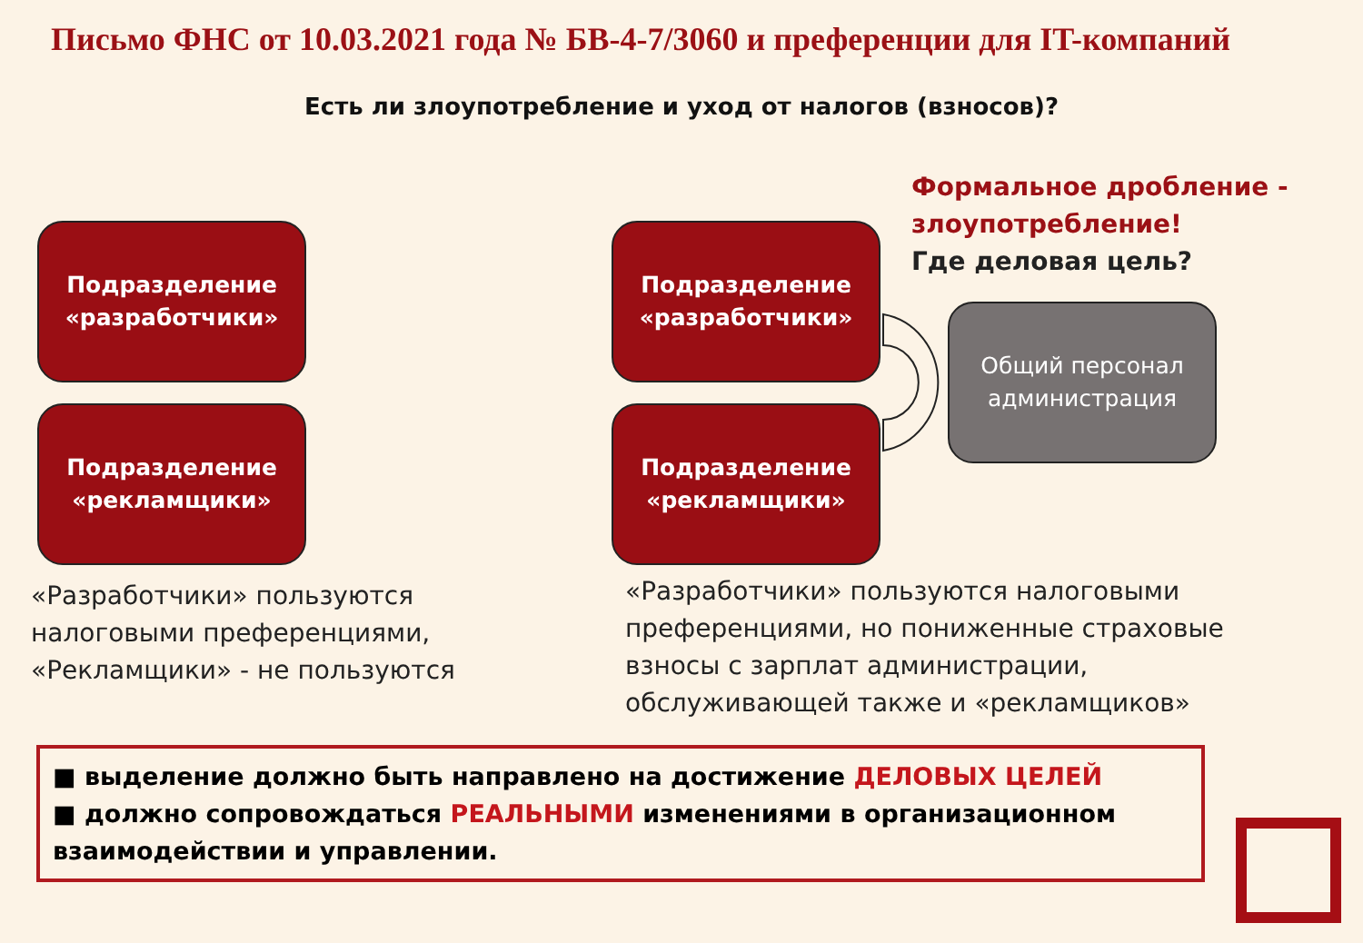Письмо ФНС от 10.03.2021 года № БВ-4-7/3060 и преференции для IT-компаний
Есть ли злоупотребление и уход от налогов (взносов)?
Подразделение
«разработчики»
Подразделение
«рекламщики»
Подразделение
«разработчики»
Подразделение
«рекламщики»
Общий персонал
администрация
Формальное дробление - злоупотребление!
Где деловая цель?
«Разработчики» пользуются
налоговыми преференциями,
«Рекламщики» - не пользуются
«Разработчики» пользуются налоговыми
преференциями, но пониженные страховые
взносы с зарплат администрации,
обслуживающей также и «рекламщиков»
■ выделение должно быть направлено на достижение ДЕЛОВЫХ ЦЕЛЕЙ
■ должно сопровождаться РЕАЛЬНЫМИ изменениями в организационном взаимодействии и управлении.